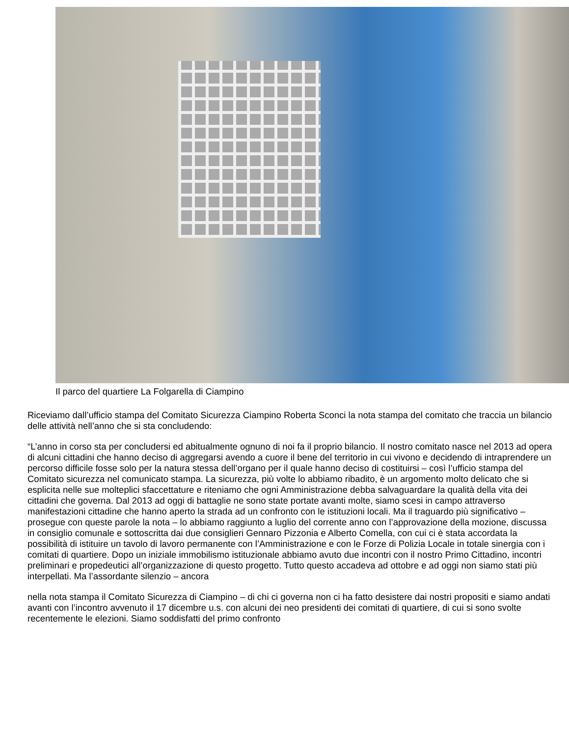Il parco del quartiere La Folgarella di Ciampino
Riceviamo dall’ufficio stampa del Comitato Sicurezza Ciampino Roberta Sconci la nota stampa del comitato che traccia un bilancio delle attività nell’anno che si sta concludendo:
“L’anno in corso sta per concludersi ed abitualmente ognuno di noi fa il proprio bilancio. Il nostro comitato nasce nel 2013 ad opera di alcuni cittadini che hanno deciso di aggregarsi avendo a cuore il bene del territorio in cui vivono e decidendo di intraprendere un percorso difficile fosse solo per la natura stessa dell’organo per il quale hanno deciso di costituirsi – così l’ufficio stampa del Comitato sicurezza nel comunicato stampa. La sicurezza, più volte lo abbiamo ribadito, è un argomento molto delicato che si esplicita nelle sue molteplici sfaccettature e riteniamo che ogni Amministrazione debba salvaguardare la qualità della vita dei cittadini che governa. Dal 2013 ad oggi di battaglie ne sono state portate avanti molte, siamo scesi in campo attraverso manifestazioni cittadine che hanno aperto la strada ad un confronto con le istituzioni locali. Ma il traguardo più significativo – prosegue con queste parole la nota – lo abbiamo raggiunto a luglio del corrente anno con l’approvazione della mozione, discussa in consiglio comunale e sottoscritta dai due consiglieri Gennaro Pizzonia e Alberto Comella, con cui ci è stata accordata la possibilità di istituire un tavolo di lavoro permanente con l’Amministrazione e con le Forze di Polizia Locale in totale sinergia con i comitati di quartiere. Dopo un iniziale immobilismo istituzionale abbiamo avuto due incontri con il nostro Primo Cittadino, incontri preliminari e propedeutici all’organizzazione di questo progetto. Tutto questo accadeva ad ottobre e ad oggi non siamo stati più interpellati. Ma l’assordante silenzio – ancora
nella nota stampa il Comitato Sicurezza di Ciampino – di chi ci governa non ci ha fatto desistere dai nostri propositi e siamo andati avanti con l’incontro avvenuto il 17 dicembre u.s. con alcuni dei neo presidenti dei comitati di quartiere, di cui si sono svolte recentemente le elezioni. Siamo soddisfatti del primo confronto